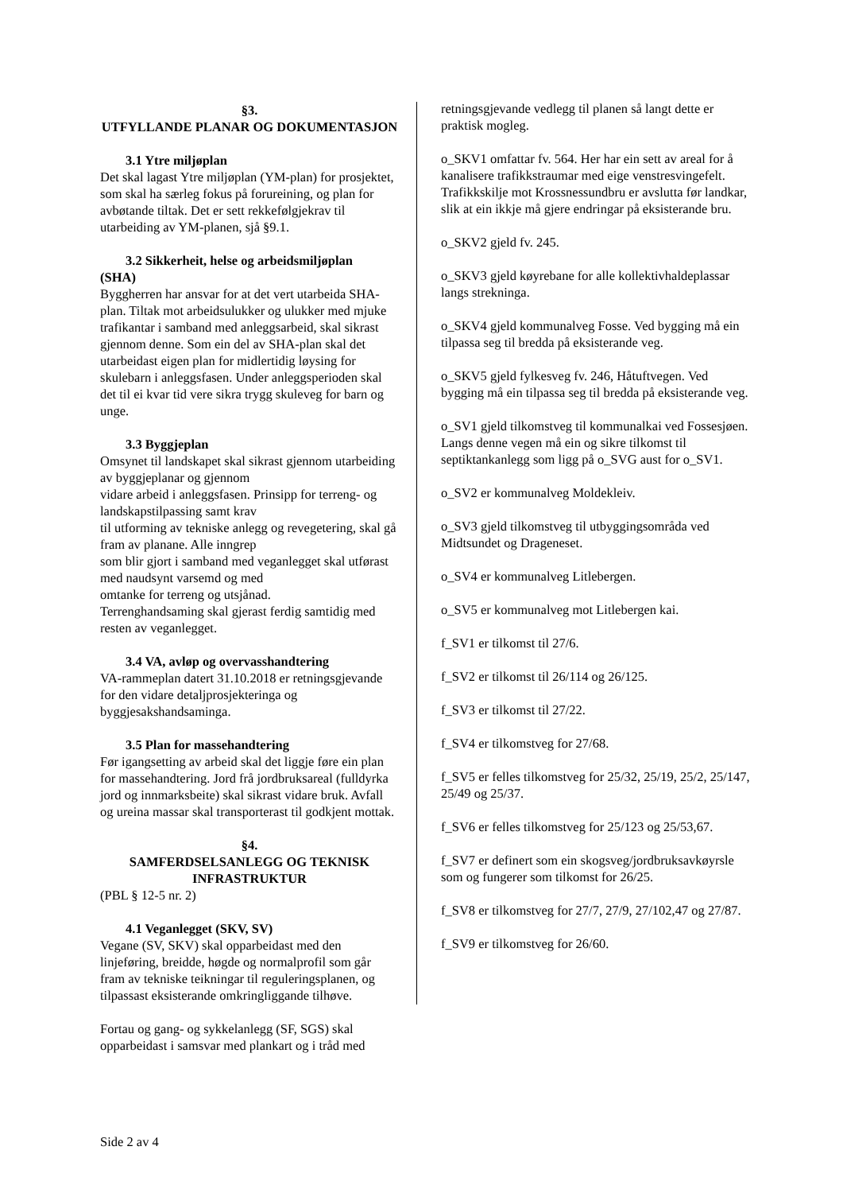§3.
UTFYLLANDE PLANAR OG DOKUMENTASJON
3.1 Ytre miljøplan
Det skal lagast Ytre miljøplan (YM-plan) for prosjektet, som skal ha særleg fokus på forureining, og plan for avbøtande tiltak. Det er sett rekkefølgjekrav til utarbeiding av YM-planen, sjå §9.1.
3.2 Sikkerheit, helse og arbeidsmiljøplan
(SHA)
Byggherren har ansvar for at det vert utarbeida SHA-plan. Tiltak mot arbeidsulukker og ulukker med mjuke trafikantar i samband med anleggsarbeid, skal sikrast gjennom denne. Som ein del av SHA-plan skal det utarbeidast eigen plan for midlertidig løysing for skulebarn i anleggsfasen. Under anleggsperioden skal det til ei kvar tid vere sikra trygg skuleveg for barn og unge.
3.3 Byggjeplan
Omsynet til landskapet skal sikrast gjennom utarbeiding av byggjeplanar og gjennom
vidare arbeid i anleggsfasen. Prinsipp for terreng- og landskapstilpassing samt krav
til utforming av tekniske anlegg og revegetering, skal gå fram av planane. Alle inngrep
som blir gjort i samband med veganlegget skal utførast med naudsynt varsemd og med
omtanke for terreng og utsjånad.
Terrenghandsaming skal gjerast ferdig samtidig med resten av veganlegget.
3.4 VA, avløp og overvasshandtering
VA-rammeplan datert 31.10.2018 er retningsgjevande for den vidare detaljprosjekteringa og byggjesakshandsaminga.
3.5 Plan for massehandtering
Før igangsetting av arbeid skal det liggje føre ein plan for massehandtering. Jord frå jordbruksareal (fulldyrka jord og innmarksbeite) skal sikrast vidare bruk. Avfall og ureina massar skal transporterast til godkjent mottak.
§4.
SAMFERDSELSANLEGG OG TEKNISK INFRASTRUKTUR
(PBL § 12-5 nr. 2)
4.1 Veganlegget (SKV, SV)
Vegane (SV, SKV) skal opparbeidast med den linjeføring, breidde, høgde og normalprofil som går fram av tekniske teikningar til reguleringsplanen, og tilpassast eksisterande omkringliggande tilhøve.
Fortau og gang- og sykkelanlegg (SF, SGS) skal opparbeidast i samsvar med plankart og i tråd med
retningsgjevande vedlegg til planen så langt dette er praktisk mogleg.
o_SKV1 omfattar fv. 564. Her har ein sett av areal for å kanalisere trafikkstraumar med eige venstresvingefelt. Trafikkskilje mot Krossnessundbru er avslutta før landkar, slik at ein ikkje må gjere endringar på eksisterande bru.
o_SKV2 gjeld fv. 245.
o_SKV3 gjeld køyrebane for alle kollektivhaldeplassar langs strekninga.
o_SKV4 gjeld kommunalveg Fosse. Ved bygging må ein tilpassa seg til bredda på eksisterande veg.
o_SKV5 gjeld fylkesveg fv. 246, Håtuftvegen. Ved bygging må ein tilpassa seg til bredda på eksisterande veg.
o_SV1 gjeld tilkomstveg til kommunalkai ved Fossesjøen. Langs denne vegen må ein og sikre tilkomst til septiktankanlegg som ligg på o_SVG aust for o_SV1.
o_SV2 er kommunalveg Moldekleiv.
o_SV3 gjeld tilkomstveg til utbyggingsområda ved Midtsundet og Drageneset.
o_SV4 er kommunalveg Litlebergen.
o_SV5 er kommunalveg mot Litlebergen kai.
f_SV1 er tilkomst til 27/6.
f_SV2 er tilkomst til 26/114 og 26/125.
f_SV3 er tilkomst til 27/22.
f_SV4 er tilkomstveg for 27/68.
f_SV5 er felles tilkomstveg for 25/32, 25/19, 25/2, 25/147, 25/49 og 25/37.
f_SV6 er felles tilkomstveg for 25/123 og 25/53,67.
f_SV7 er definert som ein skogsveg/jordbruksavkøyrsle som og fungerer som tilkomst for 26/25.
f_SV8 er tilkomstveg for 27/7, 27/9, 27/102,47 og 27/87.
f_SV9 er tilkomstveg for 26/60.
Side 2 av 4